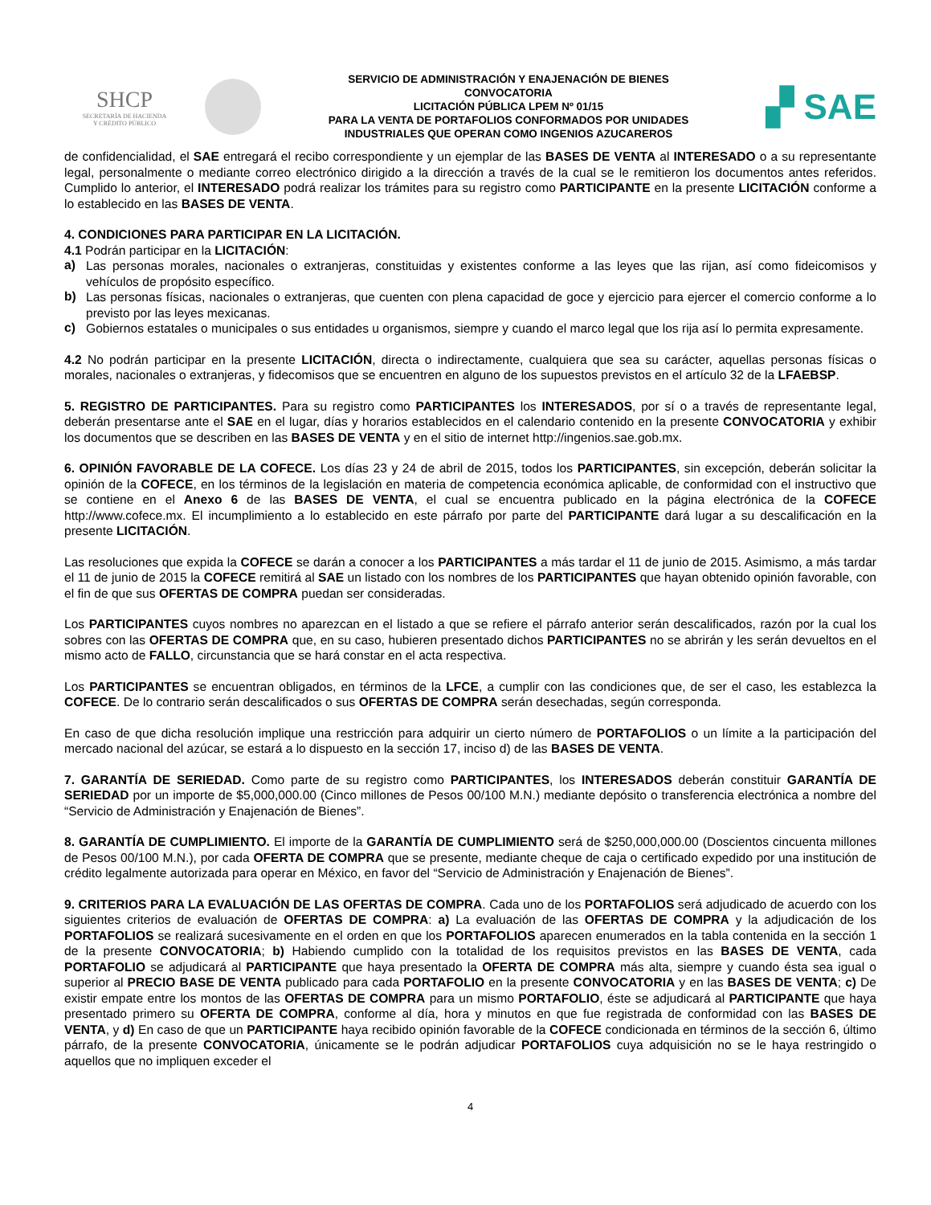SHCP
SECRETARÍA DE HACIENDA
Y CRÉDITO PÚBLICO
SERVICIO DE ADMINISTRACIÓN Y ENAJENACIÓN DE BIENES
CONVOCATORIA
LICITACIÓN PÚBLICA LPEM Nº 01/15
PARA LA VENTA DE PORTAFOLIOS CONFORMADOS POR UNIDADES
INDUSTRIALES QUE OPERAN COMO INGENIOS AZUCAREROS
▞ SAE
de confidencialidad, el SAE entregará el recibo correspondiente y un ejemplar de las BASES DE VENTA al INTERESADO o a su representante legal, personalmente o mediante correo electrónico dirigido a la dirección a través de la cual se le remitieron los documentos antes referidos. Cumplido lo anterior, el INTERESADO podrá realizar los trámites para su registro como PARTICIPANTE en la presente LICITACIÓN conforme a lo establecido en las BASES DE VENTA.
4. CONDICIONES PARA PARTICIPAR EN LA LICITACIÓN.
4.1 Podrán participar en la LICITACIÓN:
a) Las personas morales, nacionales o extranjeras, constituidas y existentes conforme a las leyes que las rijan, así como fideicomisos y vehículos de propósito específico.
b) Las personas físicas, nacionales o extranjeras, que cuenten con plena capacidad de goce y ejercicio para ejercer el comercio conforme a lo previsto por las leyes mexicanas.
c) Gobiernos estatales o municipales o sus entidades u organismos, siempre y cuando el marco legal que los rija así lo permita expresamente.
4.2 No podrán participar en la presente LICITACIÓN, directa o indirectamente, cualquiera que sea su carácter, aquellas personas físicas o morales, nacionales o extranjeras, y fidecomisos que se encuentren en alguno de los supuestos previstos en el artículo 32 de la LFAEBSP.
5. REGISTRO DE PARTICIPANTES. Para su registro como PARTICIPANTES los INTERESADOS, por sí o a través de representante legal, deberán presentarse ante el SAE en el lugar, días y horarios establecidos en el calendario contenido en la presente CONVOCATORIA y exhibir los documentos que se describen en las BASES DE VENTA y en el sitio de internet http://ingenios.sae.gob.mx.
6. OPINIÓN FAVORABLE DE LA COFECE. Los días 23 y 24 de abril de 2015, todos los PARTICIPANTES, sin excepción, deberán solicitar la opinión de la COFECE, en los términos de la legislación en materia de competencia económica aplicable, de conformidad con el instructivo que se contiene en el Anexo 6 de las BASES DE VENTA, el cual se encuentra publicado en la página electrónica de la COFECE http://www.cofece.mx. El incumplimiento a lo establecido en este párrafo por parte del PARTICIPANTE dará lugar a su descalificación en la presente LICITACIÓN.
Las resoluciones que expida la COFECE se darán a conocer a los PARTICIPANTES a más tardar el 11 de junio de 2015. Asimismo, a más tardar el 11 de junio de 2015 la COFECE remitirá al SAE un listado con los nombres de los PARTICIPANTES que hayan obtenido opinión favorable, con el fin de que sus OFERTAS DE COMPRA puedan ser consideradas.
Los PARTICIPANTES cuyos nombres no aparezcan en el listado a que se refiere el párrafo anterior serán descalificados, razón por la cual los sobres con las OFERTAS DE COMPRA que, en su caso, hubieren presentado dichos PARTICIPANTES no se abrirán y les serán devueltos en el mismo acto de FALLO, circunstancia que se hará constar en el acta respectiva.
Los PARTICIPANTES se encuentran obligados, en términos de la LFCE, a cumplir con las condiciones que, de ser el caso, les establezca la COFECE. De lo contrario serán descalificados o sus OFERTAS DE COMPRA serán desechadas, según corresponda.
En caso de que dicha resolución implique una restricción para adquirir un cierto número de PORTAFOLIOS o un límite a la participación del mercado nacional del azúcar, se estará a lo dispuesto en la sección 17, inciso d) de las BASES DE VENTA.
7. GARANTÍA DE SERIEDAD. Como parte de su registro como PARTICIPANTES, los INTERESADOS deberán constituir GARANTÍA DE SERIEDAD por un importe de $5,000,000.00 (Cinco millones de Pesos 00/100 M.N.) mediante depósito o transferencia electrónica a nombre del “Servicio de Administración y Enajenación de Bienes”.
8. GARANTÍA DE CUMPLIMIENTO. El importe de la GARANTÍA DE CUMPLIMIENTO será de $250,000,000.00 (Doscientos cincuenta millones de Pesos 00/100 M.N.), por cada OFERTA DE COMPRA que se presente, mediante cheque de caja o certificado expedido por una institución de crédito legalmente autorizada para operar en México, en favor del “Servicio de Administración y Enajenación de Bienes”.
9. CRITERIOS PARA LA EVALUACIÓN DE LAS OFERTAS DE COMPRA. Cada uno de los PORTAFOLIOS será adjudicado de acuerdo con los siguientes criterios de evaluación de OFERTAS DE COMPRA: a) La evaluación de las OFERTAS DE COMPRA y la adjudicación de los PORTAFOLIOS se realizará sucesivamente en el orden en que los PORTAFOLIOS aparecen enumerados en la tabla contenida en la sección 1 de la presente CONVOCATORIA; b) Habiendo cumplido con la totalidad de los requisitos previstos en las BASES DE VENTA, cada PORTAFOLIO se adjudicará al PARTICIPANTE que haya presentado la OFERTA DE COMPRA más alta, siempre y cuando ésta sea igual o superior al PRECIO BASE DE VENTA publicado para cada PORTAFOLIO en la presente CONVOCATORIA y en las BASES DE VENTA; c) De existir empate entre los montos de las OFERTAS DE COMPRA para un mismo PORTAFOLIO, éste se adjudicará al PARTICIPANTE que haya presentado primero su OFERTA DE COMPRA, conforme al día, hora y minutos en que fue registrada de conformidad con las BASES DE VENTA, y d) En caso de que un PARTICIPANTE haya recibido opinión favorable de la COFECE condicionada en términos de la sección 6, último párrafo, de la presente CONVOCATORIA, únicamente se le podrán adjudicar PORTAFOLIOS cuya adquisición no se le haya restringido o aquellos que no impliquen exceder el
4